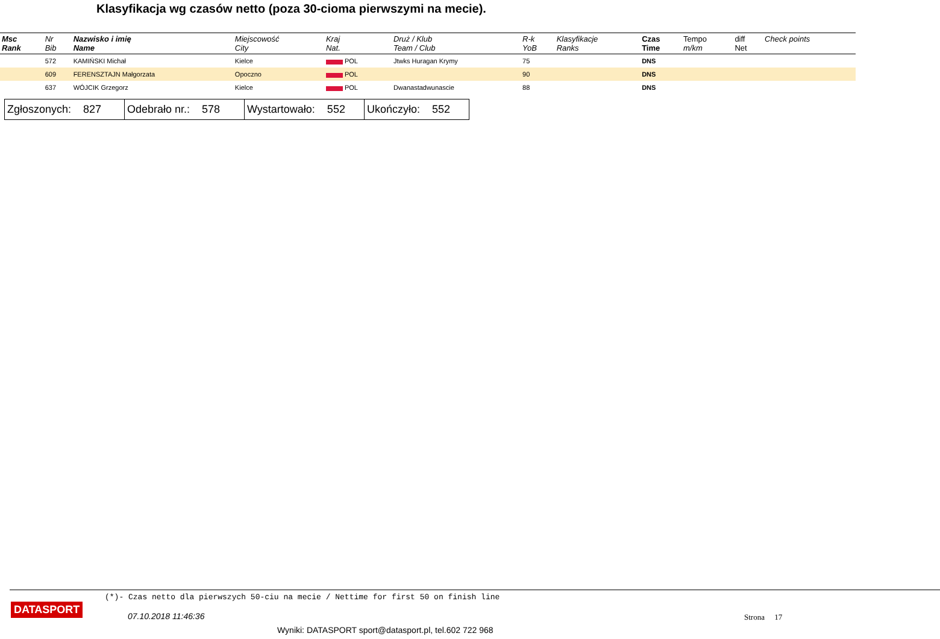Klasyfikacja wg czasów netto (poza 30-cioma pierwszymi na mecie).
| Msc Rank | Nr Bib | Nazwisko i imię Name | Miejscowość City | Kraj Nat. | Druż / Klub Team / Club | R-k YoB | Klasyfikacje Ranks | Czas Time | Tempo m/km | diff Net | Check points |
| --- | --- | --- | --- | --- | --- | --- | --- | --- | --- | --- | --- |
| | 572 | KAMIŃSKI Michał | Kielce | POL | Jtwks Huragan Krymy | 75 | | DNS | | | |
| | 609 | FERENSZTAJN Małgorzata | Opoczno | POL | | 90 | | DNS | | | |
| | 637 | WÓJCIK Grzegorz | Kielce | POL | Dwanastadwunascie | 88 | | DNS | | | |
| Zgłoszonych: 827 | Odebrało nr.: 578 | Wystartowało: 552 | Ukończyło: 552 |
(*)- Czas netto dla pierwszych 50-ciu na mecie / Nettime for first 50 on finish line
DATASPORT
07.10.2018 11:46:36 Strona 17
Wyniki: DATASPORT sport@datasport.pl, tel.602 722 968